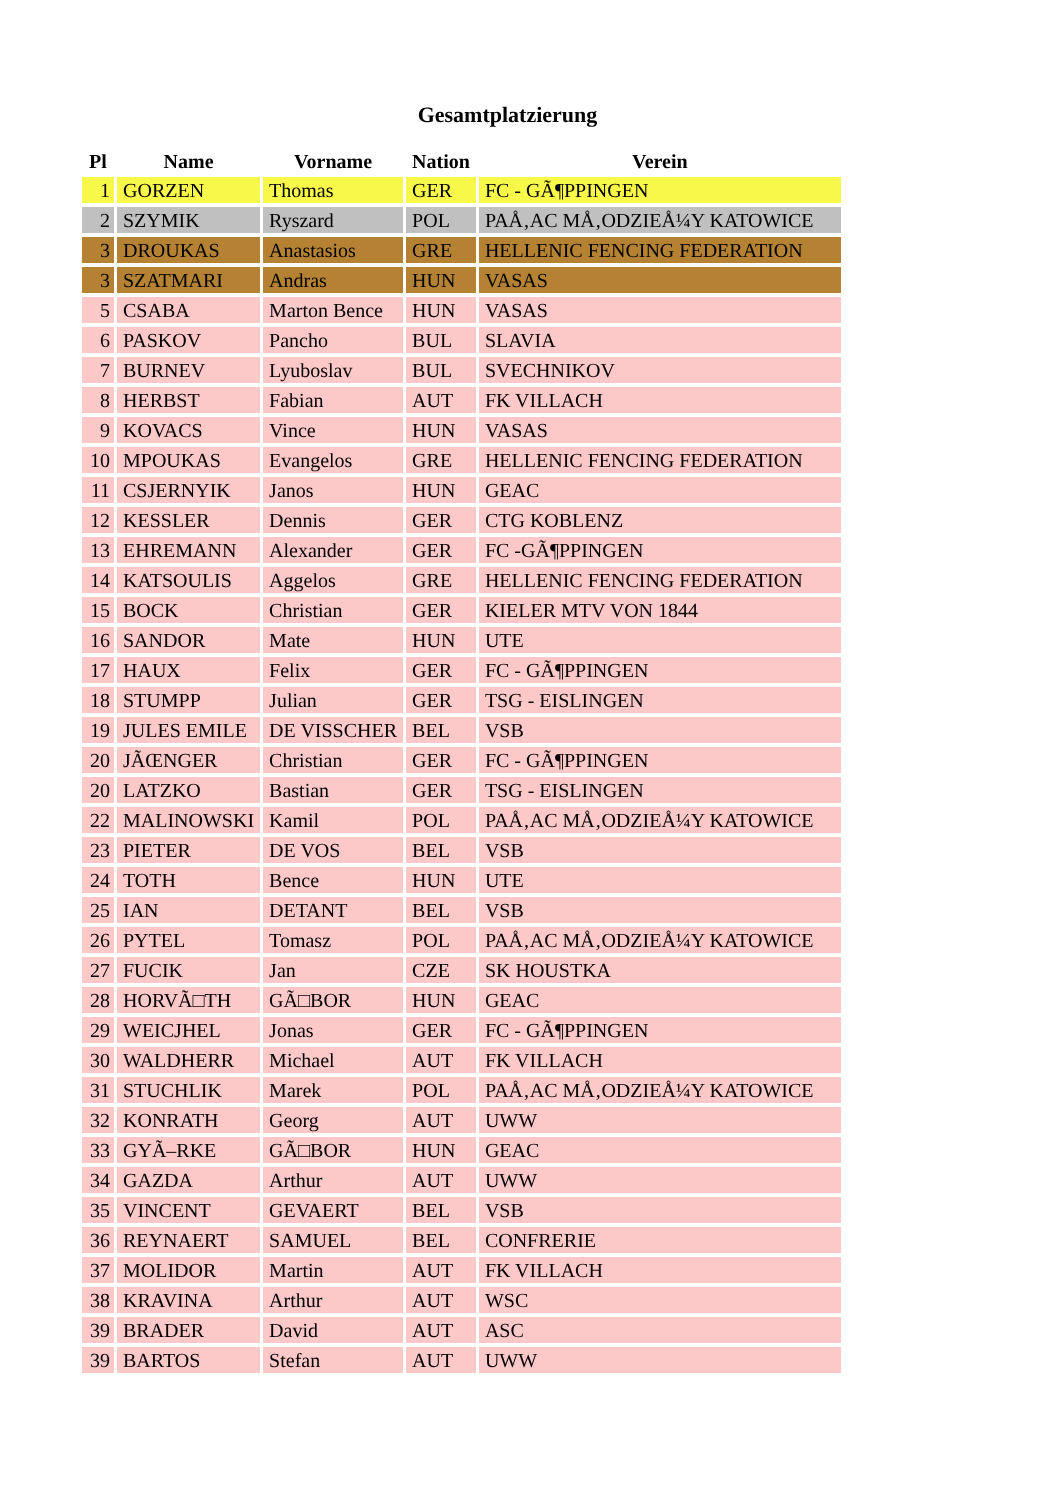Gesamtplatzierung
| Pl | Name | Vorname | Nation | Verein |
| --- | --- | --- | --- | --- |
| 1 | GORZEN | Thomas | GER | FC - GÃ¶PPINGEN |
| 2 | SZYMIK | Ryszard | POL | PAÅ‚AC MÅ‚ODZIEÅ¼Y KATOWICE |
| 3 | DROUKAS | Anastasios | GRE | HELLENIC FENCING FEDERATION |
| 3 | SZATMARI | Andras | HUN | VASAS |
| 5 | CSABA | Marton Bence | HUN | VASAS |
| 6 | PASKOV | Pancho | BUL | SLAVIA |
| 7 | BURNEV | Lyuboslav | BUL | SVECHNIKOV |
| 8 | HERBST | Fabian | AUT | FK VILLACH |
| 9 | KOVACS | Vince | HUN | VASAS |
| 10 | MPOUKAS | Evangelos | GRE | HELLENIC FENCING FEDERATION |
| 11 | CSJERNYIK | Janos | HUN | GEAC |
| 12 | KESSLER | Dennis | GER | CTG KOBLENZ |
| 13 | EHREMANN | Alexander | GER | FC -GÃ¶PPINGEN |
| 14 | KATSOULIS | Aggelos | GRE | HELLENIC FENCING FEDERATION |
| 15 | BOCK | Christian | GER | KIELER MTV VON 1844 |
| 16 | SANDOR | Mate | HUN | UTE |
| 17 | HAUX | Felix | GER | FC - GÃ¶PPINGEN |
| 18 | STUMPP | Julian | GER | TSG - EISLINGEN |
| 19 | JULES EMILE | DE VISSCHER | BEL | VSB |
| 20 | JÃŒNGER | Christian | GER | FC - GÃ¶PPINGEN |
| 20 | LATZKO | Bastian | GER | TSG - EISLINGEN |
| 22 | MALINOWSKI | Kamil | POL | PAÅ‚AC MÅ‚ODZIEÅ¼Y KATOWICE |
| 23 | PIETER | DE VOS | BEL | VSB |
| 24 | TOTH | Bence | HUN | UTE |
| 25 | IAN | DETANT | BEL | VSB |
| 26 | PYTEL | Tomasz | POL | PAÅ‚AC MÅ‚ODZIEÅ¼Y KATOWICE |
| 27 | FUCIK | Jan | CZE | SK HOUSTKA |
| 28 | HORVÃ□TH | GÃ□BOR | HUN | GEAC |
| 29 | WEICJHEL | Jonas | GER | FC - GÃ¶PPINGEN |
| 30 | WALDHERR | Michael | AUT | FK VILLACH |
| 31 | STUCHLIK | Marek | POL | PAÅ‚AC MÅ‚ODZIEÅ¼Y KATOWICE |
| 32 | KONRATH | Georg | AUT | UWW |
| 33 | GYÃ–RKE | GÃ□BOR | HUN | GEAC |
| 34 | GAZDA | Arthur | AUT | UWW |
| 35 | VINCENT | GEVAERT | BEL | VSB |
| 36 | REYNAERT | SAMUEL | BEL | CONFRERIE |
| 37 | MOLIDOR | Martin | AUT | FK VILLACH |
| 38 | KRAVINA | Arthur | AUT | WSC |
| 39 | BRADER | David | AUT | ASC |
| 39 | BARTOS | Stefan | AUT | UWW |